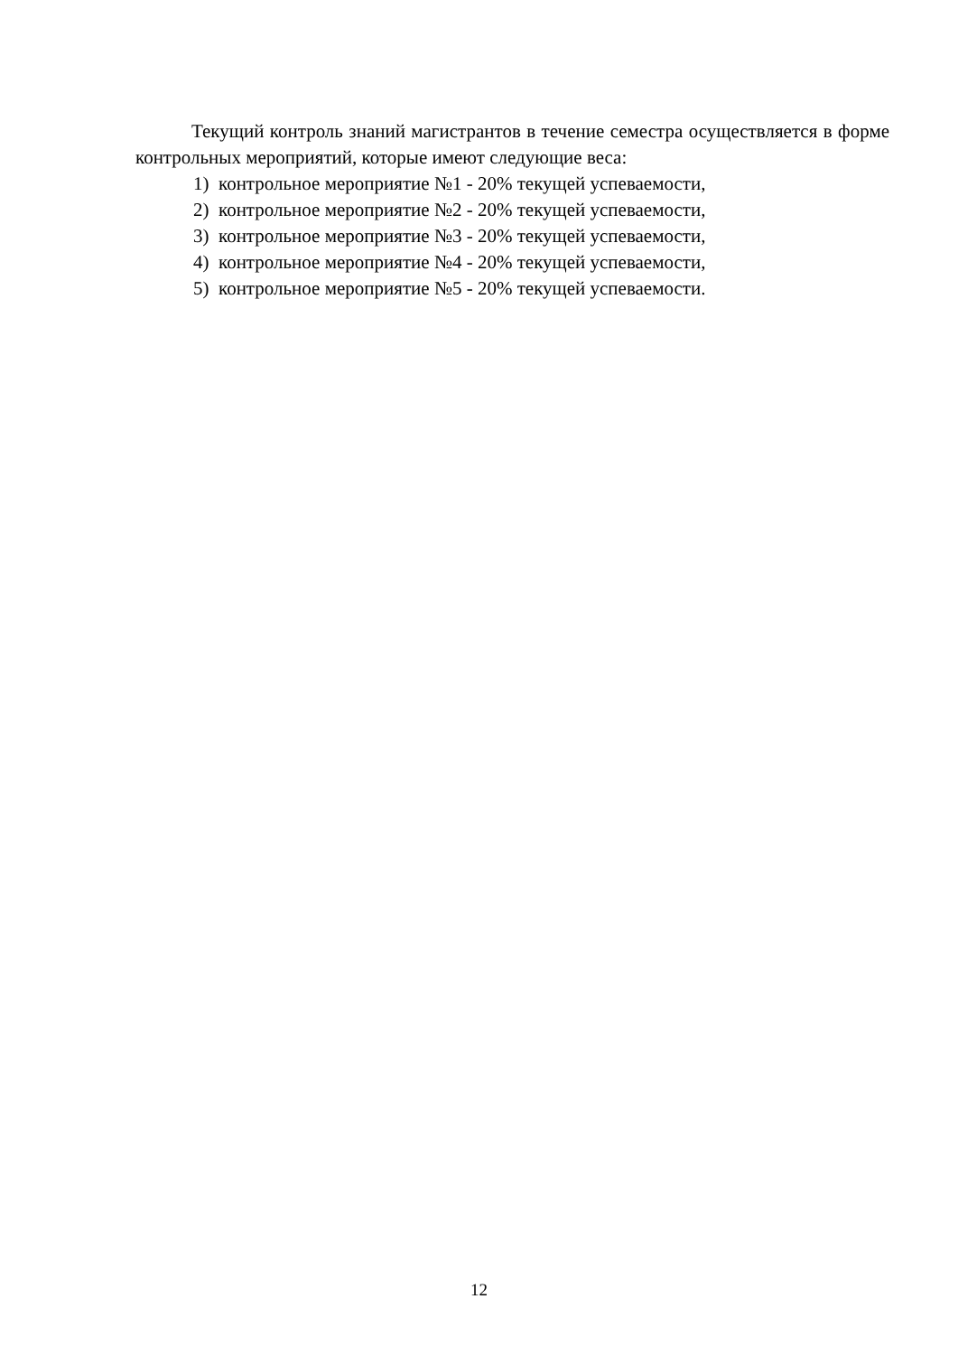Текущий контроль знаний магистрантов в течение семестра осуществляется в форме контрольных мероприятий, которые имеют следующие веса:
1) контрольное мероприятие №1 - 20% текущей успеваемости,
2) контрольное мероприятие №2 - 20% текущей успеваемости,
3) контрольное мероприятие №3 - 20% текущей успеваемости,
4) контрольное мероприятие №4 - 20% текущей успеваемости,
5) контрольное мероприятие №5 - 20% текущей успеваемости.
12